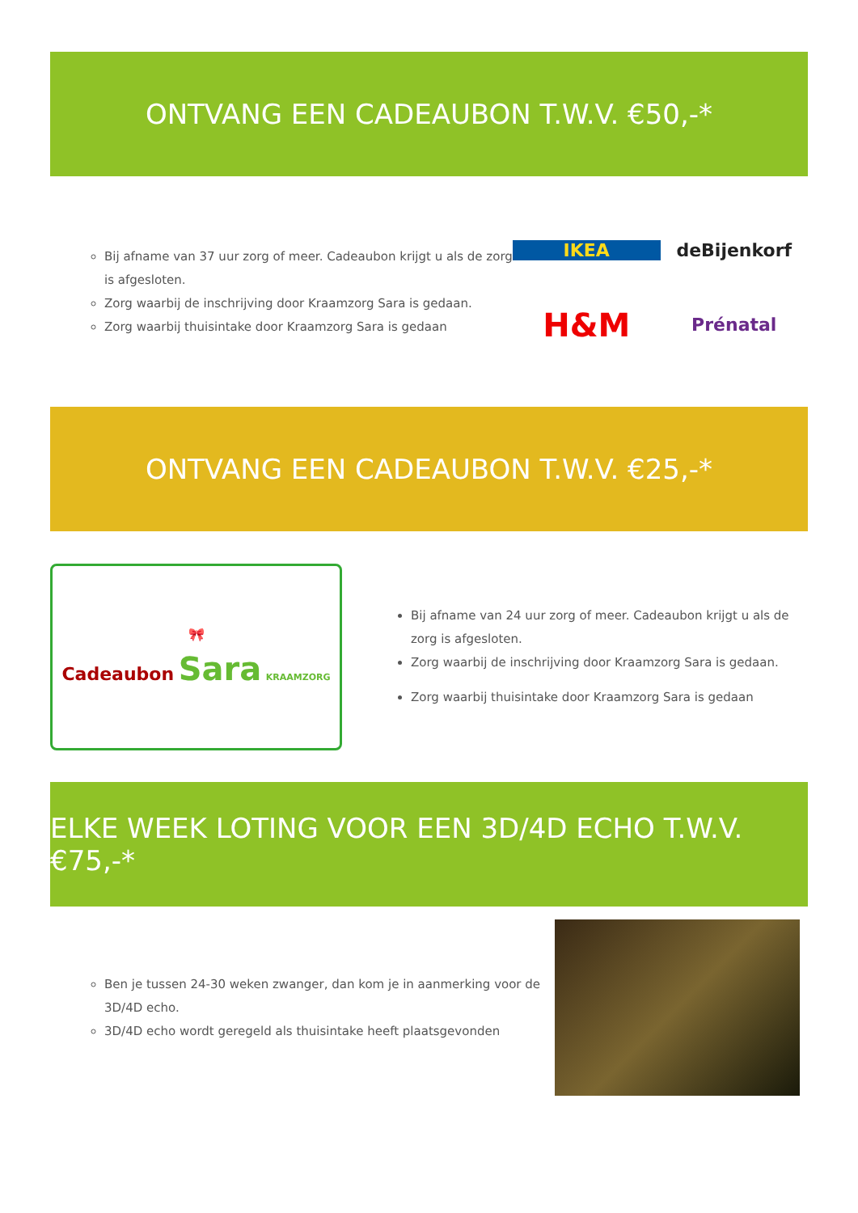ONTVANG EEN CADEAUBON T.W.V. €50,-*
Bij afname van 37 uur zorg of meer. Cadeaubon krijgt u als de zorg is afgesloten.
Zorg waarbij de inschrijving door Kraamzorg Sara is gedaan.
Zorg waarbij thuisintake door Kraamzorg Sara is gedaan
IKEA deBijenkorf H&M Prénatal
ONTVANG EEN CADEAUBON T.W.V. €25,-*
🎀
Cadeaubon Sara KRAAMZORG
Bij afname van 24 uur zorg of meer. Cadeaubon krijgt u als de zorg is afgesloten.
Zorg waarbij de inschrijving door Kraamzorg Sara is gedaan.
Zorg waarbij thuisintake door Kraamzorg Sara is gedaan
ELKE WEEK LOTING VOOR EEN 3D/4D ECHO T.W.V. €75,-*
Ben je tussen 24-30 weken zwanger, dan kom je in aanmerking voor de 3D/4D echo.
3D/4D echo wordt geregeld als thuisintake heeft plaatsgevonden